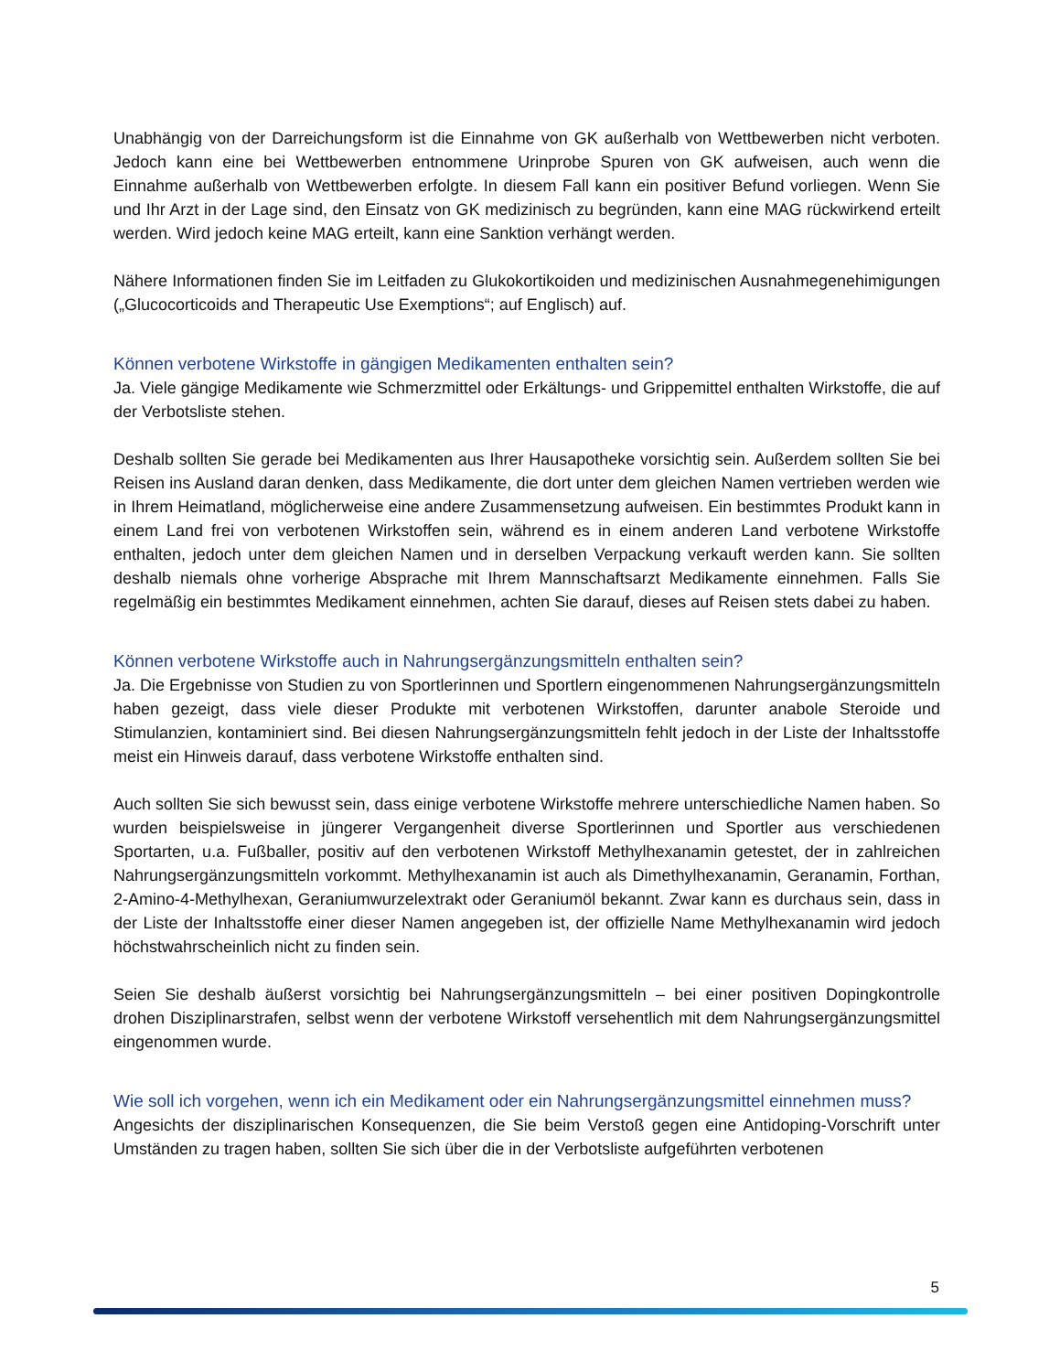Unabhängig von der Darreichungsform ist die Einnahme von GK außerhalb von Wettbewerben nicht verboten. Jedoch kann eine bei Wettbewerben entnommene Urinprobe Spuren von GK aufweisen, auch wenn die Einnahme außerhalb von Wettbewerben erfolgte. In diesem Fall kann ein positiver Befund vorliegen. Wenn Sie und Ihr Arzt in der Lage sind, den Einsatz von GK medizinisch zu begründen, kann eine MAG rückwirkend erteilt werden. Wird jedoch keine MAG erteilt, kann eine Sanktion verhängt werden.
Nähere Informationen finden Sie im Leitfaden zu Glukokortikoiden und medizinischen Ausnahmegenehimigungen („Glucocorticoids and Therapeutic Use Exemptions“; auf Englisch) auf.
Können verbotene Wirkstoffe in gängigen Medikamenten enthalten sein?
Ja. Viele gängige Medikamente wie Schmerzmittel oder Erkältungs- und Grippemittel enthalten Wirkstoffe, die auf der Verbotsliste stehen.
Deshalb sollten Sie gerade bei Medikamenten aus Ihrer Hausapotheke vorsichtig sein. Außerdem sollten Sie bei Reisen ins Ausland daran denken, dass Medikamente, die dort unter dem gleichen Namen vertrieben werden wie in Ihrem Heimatland, möglicherweise eine andere Zusammensetzung aufweisen. Ein bestimmtes Produkt kann in einem Land frei von verbotenen Wirkstoffen sein, während es in einem anderen Land verbotene Wirkstoffe enthalten, jedoch unter dem gleichen Namen und in derselben Verpackung verkauft werden kann. Sie sollten deshalb niemals ohne vorherige Absprache mit Ihrem Mannschaftsarzt Medikamente einnehmen. Falls Sie regelmäßig ein bestimmtes Medikament einnehmen, achten Sie darauf, dieses auf Reisen stets dabei zu haben.
Können verbotene Wirkstoffe auch in Nahrungsergänzungsmitteln enthalten sein?
Ja. Die Ergebnisse von Studien zu von Sportlerinnen und Sportlern eingenommenen Nahrungsergänzungsmitteln haben gezeigt, dass viele dieser Produkte mit verbotenen Wirkstoffen, darunter anabole Steroide und Stimulanzien, kontaminiert sind. Bei diesen Nahrungsergänzungsmitteln fehlt jedoch in der Liste der Inhaltsstoffe meist ein Hinweis darauf, dass verbotene Wirkstoffe enthalten sind.
Auch sollten Sie sich bewusst sein, dass einige verbotene Wirkstoffe mehrere unterschiedliche Namen haben. So wurden beispielsweise in jüngerer Vergangenheit diverse Sportlerinnen und Sportler aus verschiedenen Sportarten, u.a. Fußballer, positiv auf den verbotenen Wirkstoff Methylhexanamin getestet, der in zahlreichen Nahrungsergänzungsmitteln vorkommt. Methylhexanamin ist auch als Dimethylhexanamin, Geranamin, Forthan, 2-Amino-4-Methylhexan, Geraniumwurzelextrakt oder Geraniumöl bekannt. Zwar kann es durchaus sein, dass in der Liste der Inhaltsstoffe einer dieser Namen angegeben ist, der offizielle Name Methylhexanamin wird jedoch höchstwahrscheinlich nicht zu finden sein.
Seien Sie deshalb äußerst vorsichtig bei Nahrungsergänzungsmitteln – bei einer positiven Dopingkontrolle drohen Disziplinarstrafen, selbst wenn der verbotene Wirkstoff versehentlich mit dem Nahrungsergänzungsmittel eingenommen wurde.
Wie soll ich vorgehen, wenn ich ein Medikament oder ein Nahrungsergänzungsmittel einnehmen muss?
Angesichts der disziplinarischen Konsequenzen, die Sie beim Verstoß gegen eine Antidoping-Vorschrift unter Umständen zu tragen haben, sollten Sie sich über die in der Verbotsliste aufgeführten verbotenen
5